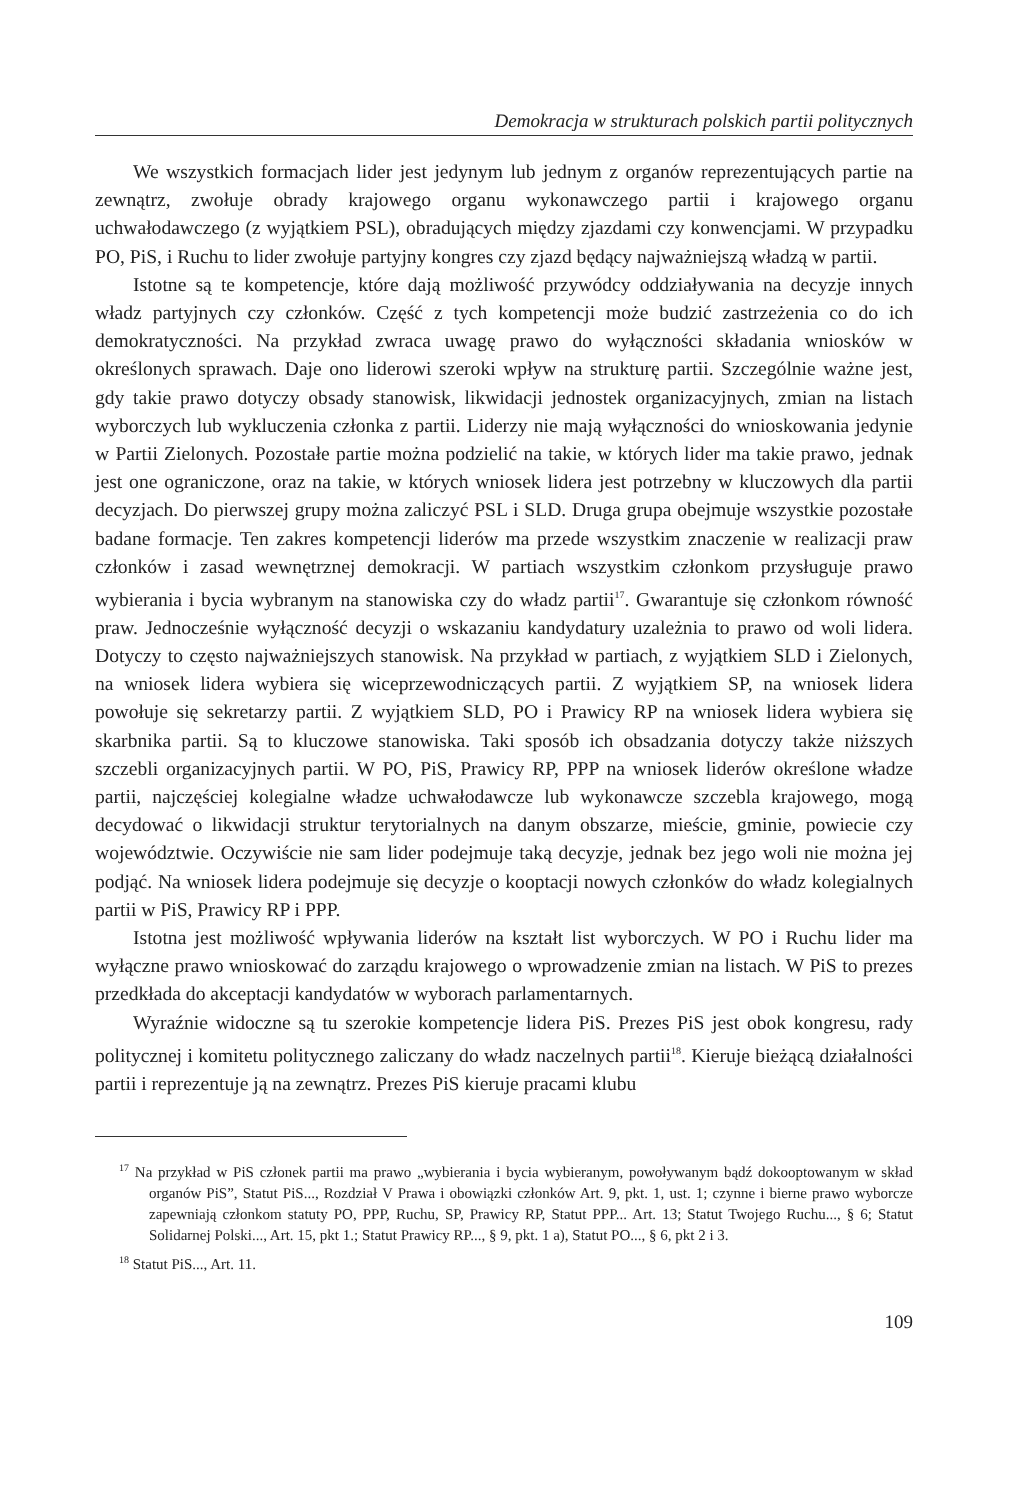Demokracja w strukturach polskich partii politycznych
We wszystkich formacjach lider jest jedynym lub jednym z organów reprezentujących partie na zewnątrz, zwołuje obrady krajowego organu wykonawczego partii i krajowego organu uchwałodawczego (z wyjątkiem PSL), obradujących między zjazdami czy konwencjami. W przypadku PO, PiS, i Ruchu to lider zwołuje partyjny kongres czy zjazd będący najważniejszą władzą w partii.
Istotne są te kompetencje, które dają możliwość przywódcy oddziaływania na decyzje innych władz partyjnych czy członków. Część z tych kompetencji może budzić zastrzeżenia co do ich demokratyczności. Na przykład zwraca uwagę prawo do wyłączności składania wniosków w określonych sprawach. Daje ono liderowi szeroki wpływ na strukturę partii. Szczególnie ważne jest, gdy takie prawo dotyczy obsady stanowisk, likwidacji jednostek organizacyjnych, zmian na listach wyborczych lub wykluczenia członka z partii. Liderzy nie mają wyłączności do wnioskowania jedynie w Partii Zielonych. Pozostałe partie można podzielić na takie, w których lider ma takie prawo, jednak jest one ograniczone, oraz na takie, w których wniosek lidera jest potrzebny w kluczowych dla partii decyzjach. Do pierwszej grupy można zaliczyć PSL i SLD. Druga grupa obejmuje wszystkie pozostałe badane formacje. Ten zakres kompetencji liderów ma przede wszystkim znaczenie w realizacji praw członków i zasad wewnętrznej demokracji. W partiach wszystkim członkom przysługuje prawo wybierania i bycia wybranym na stanowiska czy do władz partii<sup>17</sup>. Gwarantuje się członkom równość praw. Jednocześnie wyłączność decyzji o wskazaniu kandydatury uzależnia to prawo od woli lidera. Dotyczy to często najważniejszych stanowisk. Na przykład w partiach, z wyjątkiem SLD i Zielonych, na wniosek lidera wybiera się wiceprzewodniczących partii. Z wyjątkiem SP, na wniosek lidera powołuje się sekretarzy partii. Z wyjątkiem SLD, PO i Prawicy RP na wniosek lidera wybiera się skarbnika partii. Są to kluczowe stanowiska. Taki sposób ich obsadzania dotyczy także niższych szczebli organizacyjnych partii. W PO, PiS, Prawicy RP, PPP na wniosek liderów określone władze partii, najczęściej kolegialne władze uchwałodawcze lub wykonawcze szczebla krajowego, mogą decydować o likwidacji struktur terytorialnych na danym obszarze, mieście, gminie, powiecie czy województwie. Oczywiście nie sam lider podejmuje taką decyzje, jednak bez jego woli nie można jej podjąć. Na wniosek lidera podejmuje się decyzje o kooptacji nowych członków do władz kolegialnych partii w PiS, Prawicy RP i PPP.
Istotna jest możliwość wpływania liderów na kształt list wyborczych. W PO i Ruchu lider ma wyłączne prawo wnioskować do zarządu krajowego o wprowadzenie zmian na listach. W PiS to prezes przedkłada do akceptacji kandydatów w wyborach parlamentarnych.
Wyraźnie widoczne są tu szerokie kompetencje lidera PiS. Prezes PiS jest obok kongresu, rady politycznej i komitetu politycznego zaliczany do władz naczelnych partii<sup>18</sup>. Kieruje bieżącą działalności partii i reprezentuje ją na zewnątrz. Prezes PiS kieruje pracami klubu
<sup>17</sup> Na przykład w PiS członek partii ma prawo „wybierania i bycia wybieranym, powoływanym bądź dokooptowanym w skład organów PiS”, Statut PiS..., Rozdział V Prawa i obowiązki członków Art. 9, pkt. 1, ust. 1; czynne i bierne prawo wyborcze zapewniają członkom statuty PO, PPP, Ruchu, SP, Prawicy RP, Statut PPP... Art. 13; Statut Twojego Ruchu..., § 6; Statut Solidarnej Polski..., Art. 15, pkt 1.; Statut Prawicy RP..., § 9, pkt. 1 a), Statut PO..., § 6, pkt 2 i 3.
<sup>18</sup> Statut PiS..., Art. 11.
109